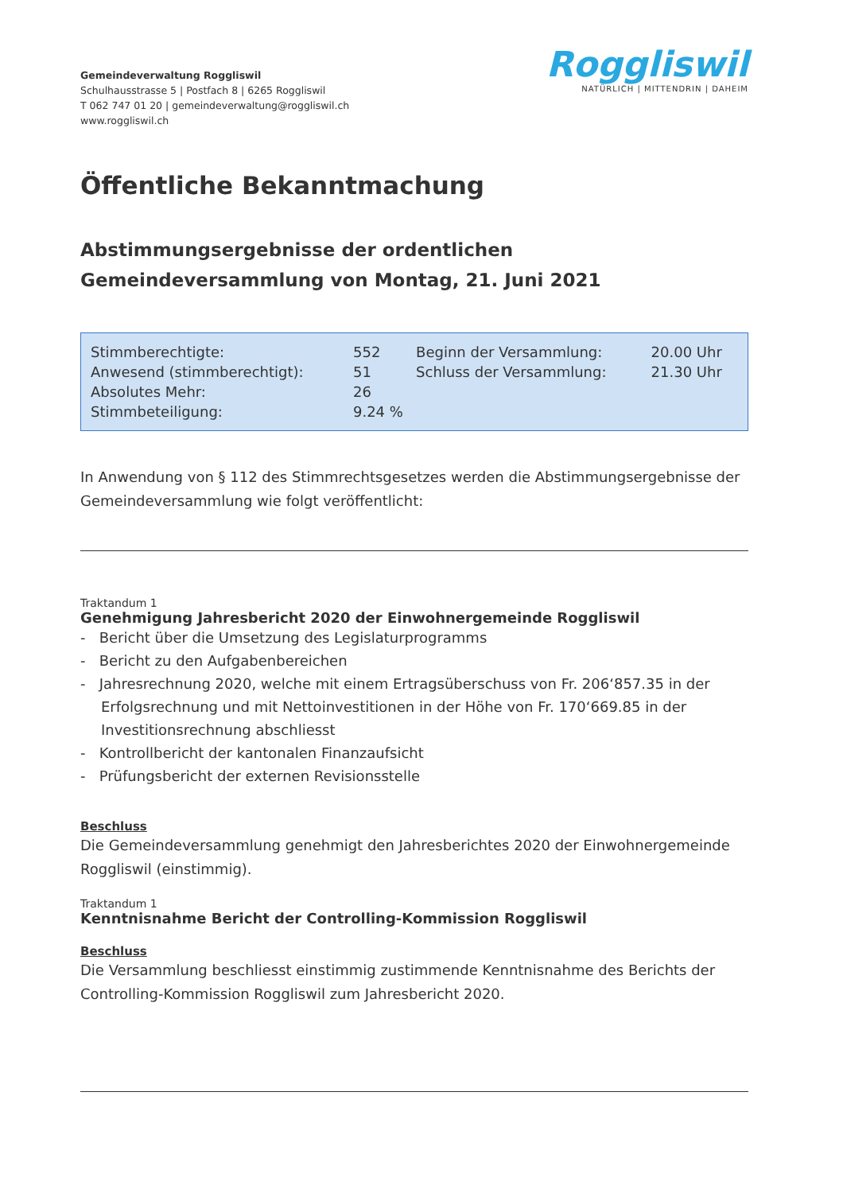Gemeindeverwaltung Roggliswil
Schulhausstrasse 5 | Postfach 8 | 6265 Roggliswil
T 062 747 01 20 | gemeindeverwaltung@roggliswil.ch
www.roggliswil.ch
Roggliswil
NATÜRLICH | MITTENDRIN | DAHEIM
Öffentliche Bekanntmachung
Abstimmungsergebnisse der ordentlichen
Gemeindeversammlung von Montag, 21. Juni 2021
| Stimmberechtigte: | 552 | Beginn der Versammlung: | 20.00 Uhr |
| Anwesend (stimmberechtigt): | 51 | Schluss der Versammlung: | 21.30 Uhr |
| Absolutes Mehr: | 26 | | |
| Stimmbeteiligung: | 9.24 % | | |
In Anwendung von § 112 des Stimmrechtsgesetzes werden die Abstimmungsergebnisse der Gemeindeversammlung wie folgt veröffentlicht:
Traktandum 1
Genehmigung Jahresbericht 2020 der Einwohnergemeinde Roggliswil
- Bericht über die Umsetzung des Legislaturprogramms
- Bericht zu den Aufgabenbereichen
- Jahresrechnung 2020, welche mit einem Ertragsüberschuss von Fr. 206‘857.35 in der Erfolgsrechnung und mit Nettoinvestitionen in der Höhe von Fr. 170‘669.85 in der Investitionsrechnung abschliesst
- Kontrollbericht der kantonalen Finanzaufsicht
- Prüfungsbericht der externen Revisionsstelle
Beschluss
Die Gemeindeversammlung genehmigt den Jahresberichtes 2020 der Einwohnergemeinde Roggliswil (einstimmig).
Traktandum 1
Kenntnisnahme Bericht der Controlling-Kommission Roggliswil
Beschluss
Die Versammlung beschliesst einstimmig zustimmende Kenntnisnahme des Berichts der Controlling-Kommission Roggliswil zum Jahresbericht 2020.